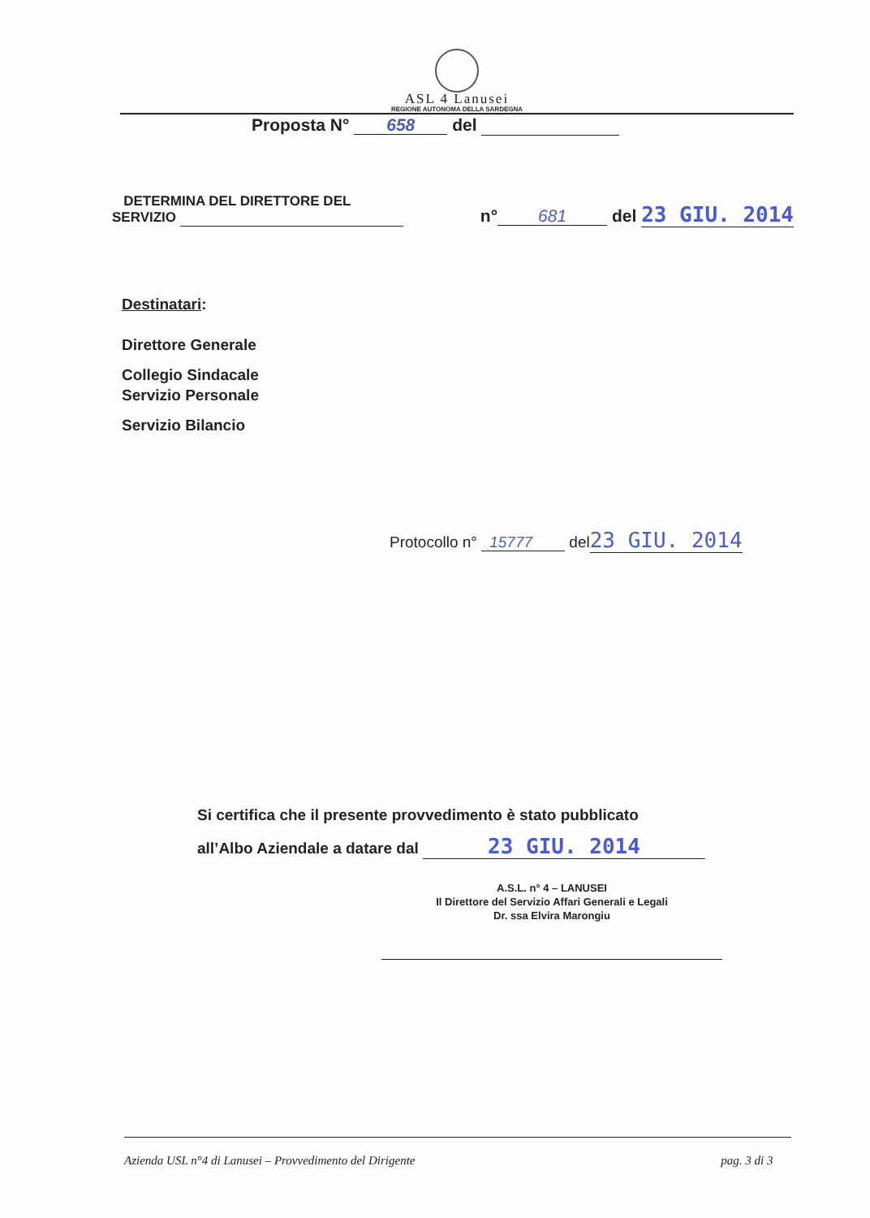ASL 4 Lanusei
REGIONE AUTONOMA DELLA SARDEGNA
Proposta N° 658 del
DETERMINA DEL DIRETTORE DEL
SERVIZIO
n° 681 del 23 GIU. 2014
Destinatari:
Direttore Generale
Collegio Sindacale
Servizio Personale
Servizio Bilancio
Protocollo n° 15777 del23 GIU. 2014
Si certifica che il presente provvedimento è stato pubblicato
all’Albo Aziendale a datare dal 23 GIU. 2014
A.S.L. n° 4 – LANUSEI
Il Direttore del Servizio Affari Generali e Legali
Dr. ssa Elvira Marongiu
Azienda USL n°4 di Lanusei – Provvedimento del Dirigente pag. 3 di 3